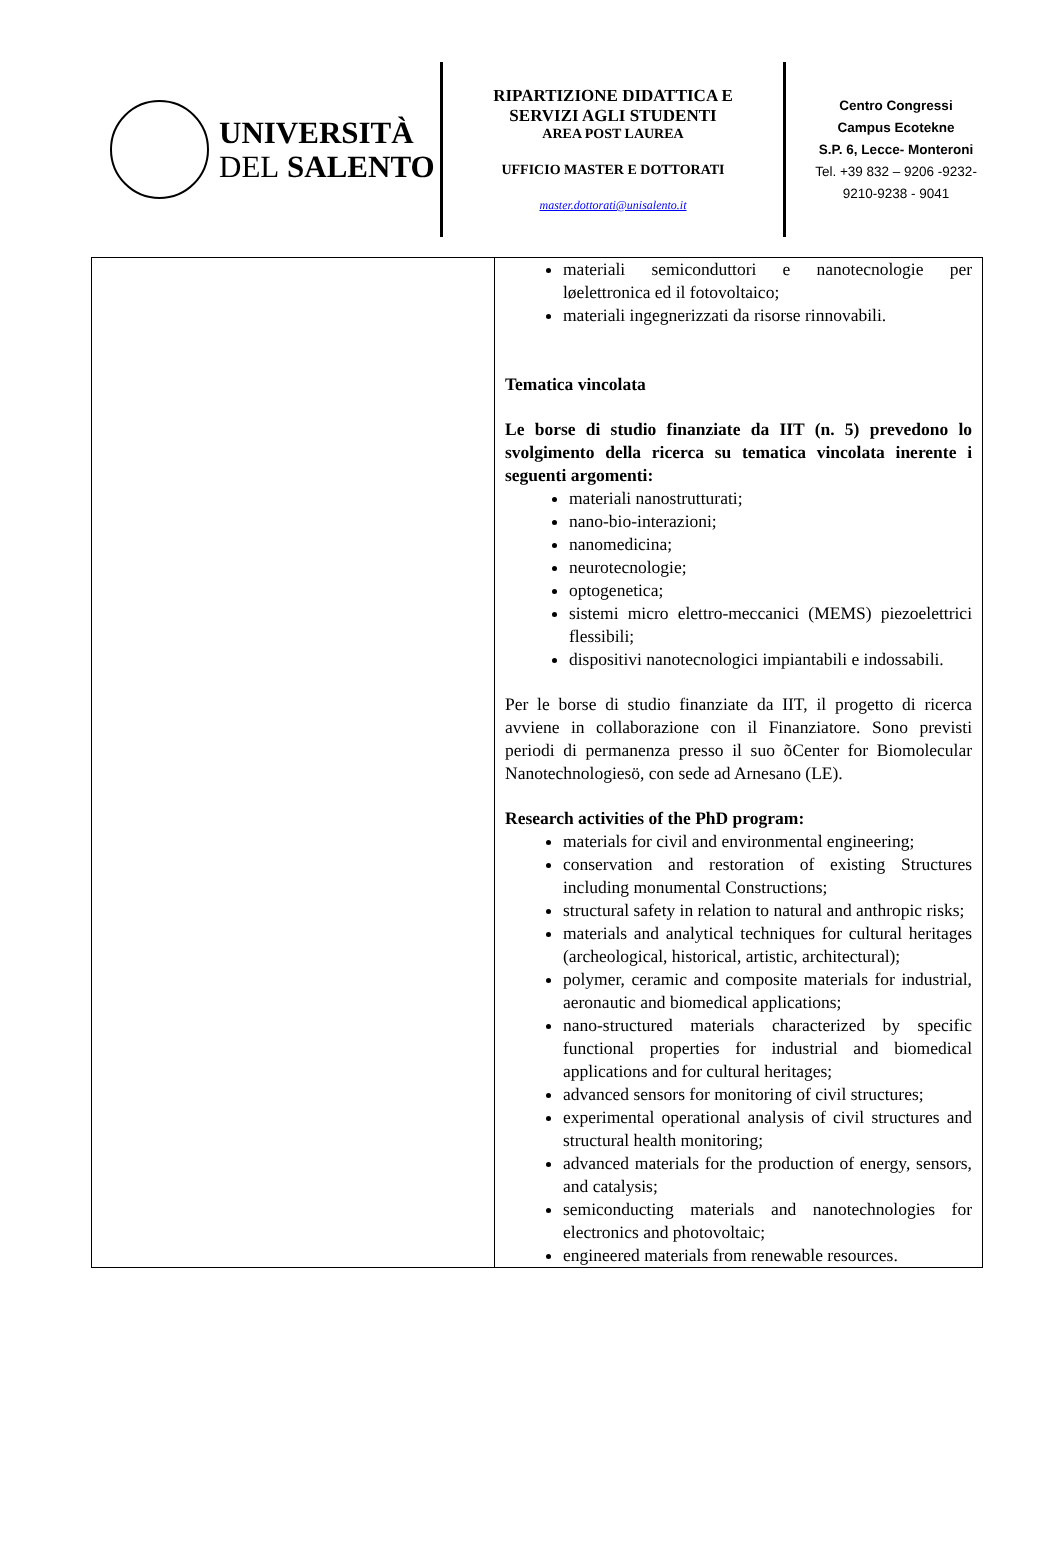UNIVERSITÀ
DEL SALENTO
RIPARTIZIONE DIDATTICA E
SERVIZI AGLI STUDENTI
AREA POST LAUREA
UFFICIO MASTER E DOTTORATI
master.dottorati@unisalento.it
Centro Congressi
Campus Ecotekne
S.P. 6, Lecce- Monteroni
Tel. +39 832 – 9206 -9232-
9210-9238 - 9041
| | materiali semiconduttori e nanotecnologie per løelettronica ed il fotovoltaico; materiali ingegnerizzati da risorse rinnovabili. Tematica vincolata Le borse di studio finanziate da IIT (n. 5) prevedono lo svolgimento della ricerca su tematica vincolata inerente i seguenti argomenti: materiali nanostrutturati; nano-bio-interazioni; nanomedicina; neurotecnologie; optogenetica; sistemi micro elettro-meccanici (MEMS) piezoelettrici flessibili; dispositivi nanotecnologici impiantabili e indossabili. Per le borse di studio finanziate da IIT, il progetto di ricerca avviene in collaborazione con il Finanziatore. Sono previsti periodi di permanenza presso il suo õCenter for Biomolecular Nanotechnologiesö, con sede ad Arnesano (LE). Research activities of the PhD program: materials for civil and environmental engineering; conservation and restoration of existing Structures including monumental Constructions; structural safety in relation to natural and anthropic risks; materials and analytical techniques for cultural heritages (archeological, historical, artistic, architectural); polymer, ceramic and composite materials for industrial, aeronautic and biomedical applications; nano-structured materials characterized by specific functional properties for industrial and biomedical applications and for cultural heritages; advanced sensors for monitoring of civil structures; experimental operational analysis of civil structures and structural health monitoring; advanced materials for the production of energy, sensors, and catalysis; semiconducting materials and nanotechnologies for electronics and photovoltaic; engineered materials from renewable resources. |